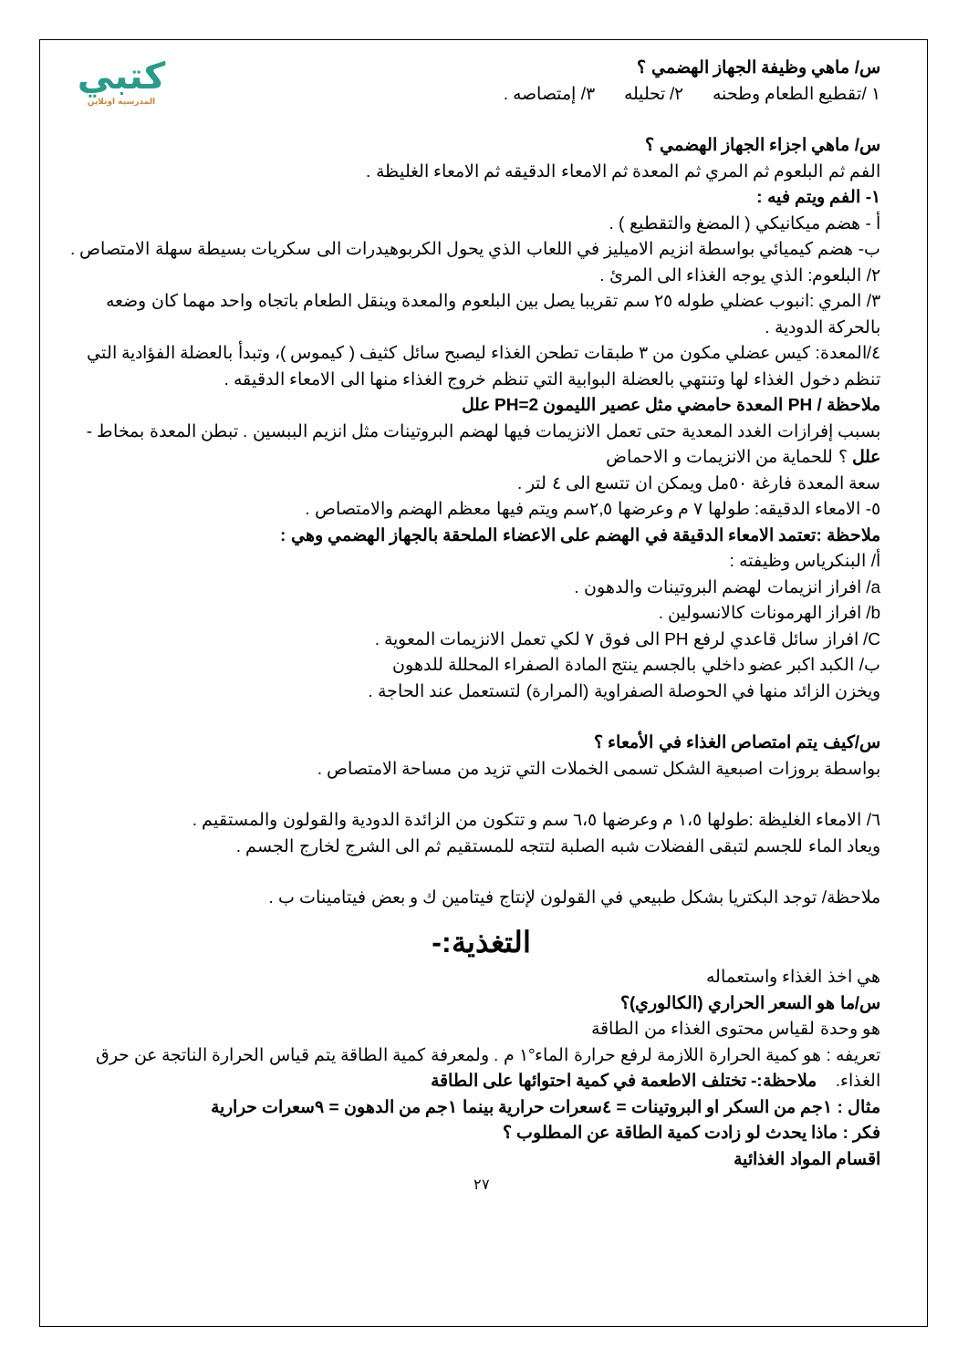كتبي
المدرسية اونلاين
س/ ماهي وظيفة الجهاز الهضمي ؟
١ /تقطيع الطعام وطحنه ٢/ تحليله ٣/ إمتصاصه .
س/ ماهي اجزاء الجهاز الهضمي ؟
الفم ثم البلعوم ثم المري ثم المعدة ثم الامعاء الدقيقه ثم الامعاء الغليظة .
١- الفم ويتم فيه :
أ - هضم ميكانيكي ( المضغ والتقطيع ) .
ب- هضم كيميائي بواسطة انزيم الاميليز في اللعاب الذي يحول الكربوهيدرات الى سكريات بسيطة سهلة الامتصاص .
٢/ البلعوم: الذي يوجه الغذاء الى المرئ .
٣/ المري :انبوب عضلي طوله ٢٥ سم تقريبا يصل بين البلعوم والمعدة وينقل الطعام باتجاه واحد مهما كان وضعه بالحركة الدودية .
٤/المعدة: كيس عضلي مكون من ٣ طبقات تطحن الغذاء ليصبح سائل كثيف ( كيموس )، وتبدأ بالعضلة الفؤادية التي تنظم دخول الغذاء لها وتنتهي بالعضلة البوابية التي تنظم خروج الغذاء منها الى الامعاء الدقيقه .
ملاحظة / PH المعدة حامضي مثل عصير الليمون PH=2 علل
بسبب إفرازات الغدد المعدية حتى تعمل الانزيمات فيها لهضم البروتينات مثل انزيم الببسين . تبطن المعدة بمخاط - علل ؟ للحماية من الانزيمات و الاحماض
سعة المعدة فارغة ٥٠مل ويمكن ان تتسع الى ٤ لتر .
٥- الامعاء الدقيقه: طولها ٧ م وعرضها ٢,٥سم ويتم فيها معظم الهضم والامتصاص .
ملاحظة :تعتمد الامعاء الدقيقة في الهضم على الاعضاء الملحقة بالجهاز الهضمي وهي :
أ/ البنكرياس وظيفته :
a/ افراز انزيمات لهضم البروتينات والدهون .
b/ افراز الهرمونات كالانسولين .
C/ افراز سائل قاعدي لرفع PH الى فوق ٧ لكي تعمل الانزيمات المعوية .
ب/ الكبد اكبر عضو داخلي بالجسم ينتج المادة الصفراء المحللة للدهون
ويخزن الزائد منها في الحوصلة الصفراوية (المرارة) لتستعمل عند الحاجة .
س/كيف يتم امتصاص الغذاء في الأمعاء ؟
بواسطة بروزات اصبعية الشكل تسمى الخملات التي تزيد من مساحة الامتصاص .
٦/ الامعاء الغليظة :طولها ١،٥ م وعرضها ٦،٥ سم و تتكون من الزائدة الدودية والقولون والمستقيم .
ويعاد الماء للجسم لتبقى الفضلات شبه الصلبة لتتجه للمستقيم ثم الى الشرج لخارج الجسم .
ملاحظة/ توجد البكتريا بشكل طبيعي في القولون لإنتاج فيتامين ك و بعض فيتامينات ب .
التغذية:-
هي اخذ الغذاء واستعماله
س/ما هو السعر الحراري (الكالوري)؟
هو وحدة لقياس محتوى الغذاء من الطاقة
تعريفه : هو كمية الحرارة اللازمة لرفع حرارة الماء°١ م . ولمعرفة كمية الطاقة يتم قياس الحرارة الناتجة عن حرق الغذاء. ملاحظة:- تختلف الاطعمة في كمية احتوائها على الطاقة
مثال : ١جم من السكر او البروتينات = ٤سعرات حرارية بينما ١جم من الدهون = ٩سعرات حرارية
فكر : ماذا يحدث لو زادت كمية الطاقة عن المطلوب ؟
اقسام المواد الغذائية
٢٧